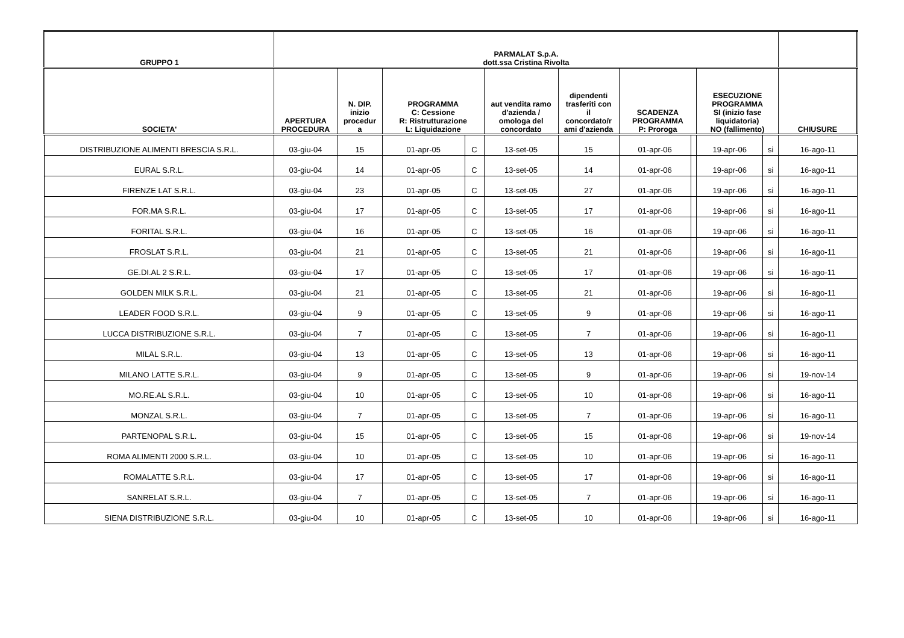| GRUPPO 1 | PARMALAT S.p.A. dott.ssa Cristina Rivolta | | | | | | | | | | |
| --- | --- | --- | --- | --- | --- | --- | --- | --- | --- | --- | --- |
| SOCIETA' | APERTURA PROCEDURA | N. DIP. inizio procedur a | PROGRAMMA C: Cessione R: Ristrutturazione L: Liquidazione | | aut vendita ramo d'azienda / omologa del concordato | dipendenti trasferiti con il concordato/r ami d'azienda | SCADENZA PROGRAMMA P: Proroga | | ESECUZIONE PROGRAMMA SI (inizio fase liquidatoria) NO (fallimento) | | CHIUSURE |
| DISTRIBUZIONE ALIMENTI BRESCIA S.R.L. | 03-giu-04 | 15 | 01-apr-05 | C | 13-set-05 | 15 | 01-apr-06 | | 19-apr-06 | si | 16-ago-11 |
| EURAL S.R.L. | 03-giu-04 | 14 | 01-apr-05 | C | 13-set-05 | 14 | 01-apr-06 | | 19-apr-06 | si | 16-ago-11 |
| FIRENZE LAT S.R.L. | 03-giu-04 | 23 | 01-apr-05 | C | 13-set-05 | 27 | 01-apr-06 | | 19-apr-06 | si | 16-ago-11 |
| FOR.MA S.R.L. | 03-giu-04 | 17 | 01-apr-05 | C | 13-set-05 | 17 | 01-apr-06 | | 19-apr-06 | si | 16-ago-11 |
| FORITAL S.R.L. | 03-giu-04 | 16 | 01-apr-05 | C | 13-set-05 | 16 | 01-apr-06 | | 19-apr-06 | si | 16-ago-11 |
| FROSLAT S.R.L. | 03-giu-04 | 21 | 01-apr-05 | C | 13-set-05 | 21 | 01-apr-06 | | 19-apr-06 | si | 16-ago-11 |
| GE.DI.AL 2 S.R.L. | 03-giu-04 | 17 | 01-apr-05 | C | 13-set-05 | 17 | 01-apr-06 | | 19-apr-06 | si | 16-ago-11 |
| GOLDEN MILK S.R.L. | 03-giu-04 | 21 | 01-apr-05 | C | 13-set-05 | 21 | 01-apr-06 | | 19-apr-06 | si | 16-ago-11 |
| LEADER FOOD S.R.L. | 03-giu-04 | 9 | 01-apr-05 | C | 13-set-05 | 9 | 01-apr-06 | | 19-apr-06 | si | 16-ago-11 |
| LUCCA DISTRIBUZIONE S.R.L. | 03-giu-04 | 7 | 01-apr-05 | C | 13-set-05 | 7 | 01-apr-06 | | 19-apr-06 | si | 16-ago-11 |
| MILAL S.R.L. | 03-giu-04 | 13 | 01-apr-05 | C | 13-set-05 | 13 | 01-apr-06 | | 19-apr-06 | si | 16-ago-11 |
| MILANO LATTE S.R.L. | 03-giu-04 | 9 | 01-apr-05 | C | 13-set-05 | 9 | 01-apr-06 | | 19-apr-06 | si | 19-nov-14 |
| MO.RE.AL S.R.L. | 03-giu-04 | 10 | 01-apr-05 | C | 13-set-05 | 10 | 01-apr-06 | | 19-apr-06 | si | 16-ago-11 |
| MONZAL S.R.L. | 03-giu-04 | 7 | 01-apr-05 | C | 13-set-05 | 7 | 01-apr-06 | | 19-apr-06 | si | 16-ago-11 |
| PARTENOPAL S.R.L. | 03-giu-04 | 15 | 01-apr-05 | C | 13-set-05 | 15 | 01-apr-06 | | 19-apr-06 | si | 19-nov-14 |
| ROMA ALIMENTI 2000 S.R.L. | 03-giu-04 | 10 | 01-apr-05 | C | 13-set-05 | 10 | 01-apr-06 | | 19-apr-06 | si | 16-ago-11 |
| ROMALATTE S.R.L. | 03-giu-04 | 17 | 01-apr-05 | C | 13-set-05 | 17 | 01-apr-06 | | 19-apr-06 | si | 16-ago-11 |
| SANRELAT S.R.L. | 03-giu-04 | 7 | 01-apr-05 | C | 13-set-05 | 7 | 01-apr-06 | | 19-apr-06 | si | 16-ago-11 |
| SIENA DISTRIBUZIONE S.R.L. | 03-giu-04 | 10 | 01-apr-05 | C | 13-set-05 | 10 | 01-apr-06 | | 19-apr-06 | si | 16-ago-11 |